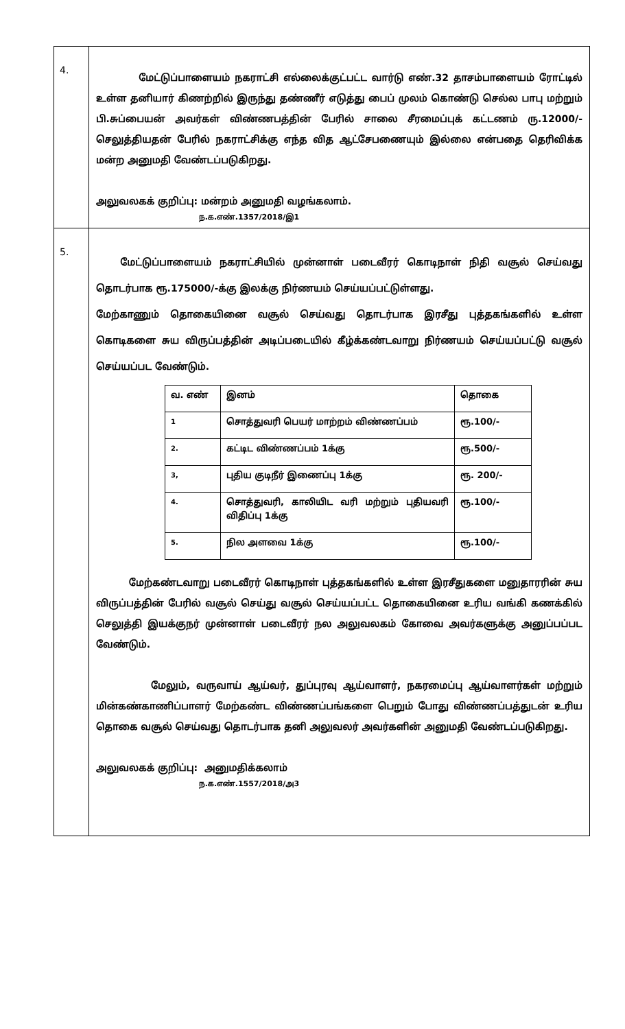| 4. | மேட்டுப்பாளையம் நகராட்சி எல்லைக்குட்பட்ட வார்டு எண்.32 தாசம்பாளையம் ரோட்டில் உள்ள தனியார் கிணற்றில் இருந்து தண்ணீர் எடுத்து பைப் முலம் கொண்டு செல்ல பாபு மற்றும் பி.சுப்பையன் அவர்கள் விண்ணபத்தின் பேரில் சாலை சீரமைப்புக் கட்டணம் ரு.12000/- செலுத்தியதன் பேரில் நகராட்சிக்கு எந்த வித ஆட்சேபணையும் இல்லை என்பதை தெரிவிக்க மன்ற அனுமதி வேண்டப்படுகிறது. அலுவலகக் குறிப்பு: மன்றம் அனுமதி வழங்கலாம். ந.க.எண்.1357/2018/இ1 |
| 5. | மேட்டுப்பாளையம் நகராட்சியில் முன்னாள் படைவீரர் கொடிநாள் நிதி வசூல் செய்வது தொடர்பாக ரூ.175000/-க்கு இலக்கு நிர்ணயம் செய்யப்பட்டுள்ளது. மேற்காணும் தொகையினை வசூல் செய்வது தொடர்பாக இரசீது புத்தகங்களில் உள்ள கொடிகளை சுய விருப்பத்தின் அடிப்படையில் கீழ்க்கண்டவாறு நிர்ணயம் செய்யப்பட்டு வசூல் செய்யப்பட வேண்டும். / வ. எண் / இனம் / தொகை / / 1 / சொத்துவரி பெயர் மாற்றம் விண்ணப்பம் / ரூ.100/- / / 2. / கட்டிட விண்ணப்பம் 1க்கு / ரூ.500/- / / 3, / புதிய குடிநீர் இணைப்பு 1க்கு / ரூ. 200/- / / 4. / சொத்துவரி, காலியிட வரி மற்றும் புதியவரி விதிப்பு 1க்கு / ரூ.100/- / / 5. / நில அளவை 1க்கு / ரூ.100/- / மேற்கண்டவாறு படைவீரர் கொடிநாள் புத்தகங்களில் உள்ள இரசீதுகளை மனுதாரரின் சுய விருப்பத்தின் பேரில் வசூல் செய்து வசூல் செய்யப்பட்ட தொகையினை உரிய வங்கி கணக்கில் செலுத்தி இயக்குநர் முன்னாள் படைவீரர் நல அலுவலகம் கோவை அவர்களுக்கு அனுப்பப்பட வேண்டும். மேலும், வருவாய் ஆய்வர், துப்புரவு ஆய்வாளர், நகரமைப்பு ஆய்வாளர்கள் மற்றும் மின்கண்காணிப்பாளர் மேற்கண்ட விண்ணப்பங்களை பெறும் போது விண்ணப்பத்துடன் உரிய தொகை வசூல் செய்வது தொடர்பாக தனி அலுவலர் அவர்களின் அனுமதி வேண்டப்படுகிறது. அலுவலகக் குறிப்பு: அனுமதிக்கலாம் ந.க.எண்.1557/2018/அ3 |